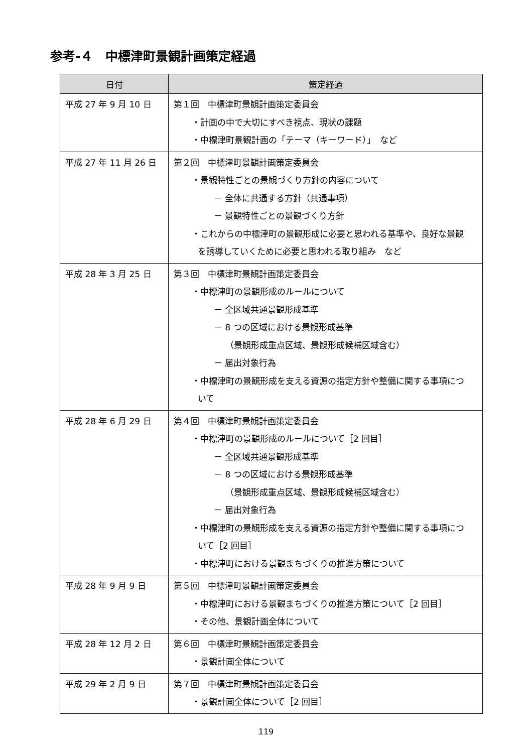参考-４　中標津町景観計画策定経過
| 日付 | 策定経過 |
| --- | --- |
| 平成 27 年 9 月 10 日 | 第１回 中標津町景観計画策定委員会 ・計画の中で大切にすべき視点、現状の課題 ・中標津町景観計画の「テーマ（キーワード）」 など |
| 平成 27 年 11 月 26 日 | 第２回 中標津町景観計画策定委員会 ・景観特性ごとの景観づくり方針の内容について － 全体に共通する方針（共通事項） － 景観特性ごとの景観づくり方針 ・これからの中標津町の景観形成に必要と思われる基準や、良好な景観 を誘導していくために必要と思われる取り組み など |
| 平成 28 年 3 月 25 日 | 第３回 中標津町景観計画策定委員会 ・中標津町の景観形成のルールについて － 全区域共通景観形成基準 － 8 つの区域における景観形成基準 （景観形成重点区域、景観形成候補区域含む） － 届出対象行為 ・中標津町の景観形成を支える資源の指定方針や整備に関する事項につ いて |
| 平成 28 年 6 月 29 日 | 第４回 中標津町景観計画策定委員会 ・中標津町の景観形成のルールについて［2 回目］ － 全区域共通景観形成基準 － 8 つの区域における景観形成基準 （景観形成重点区域、景観形成候補区域含む） － 届出対象行為 ・中標津町の景観形成を支える資源の指定方針や整備に関する事項につ いて［2 回目］ ・中標津町における景観まちづくりの推進方策について |
| 平成 28 年 9 月 9 日 | 第５回 中標津町景観計画策定委員会 ・中標津町における景観まちづくりの推進方策について［2 回目］ ・その他、景観計画全体について |
| 平成 28 年 12 月 2 日 | 第６回 中標津町景観計画策定委員会 ・景観計画全体について |
| 平成 29 年 2 月 9 日 | 第７回 中標津町景観計画策定委員会 ・景観計画全体について［2 回目］ |
119